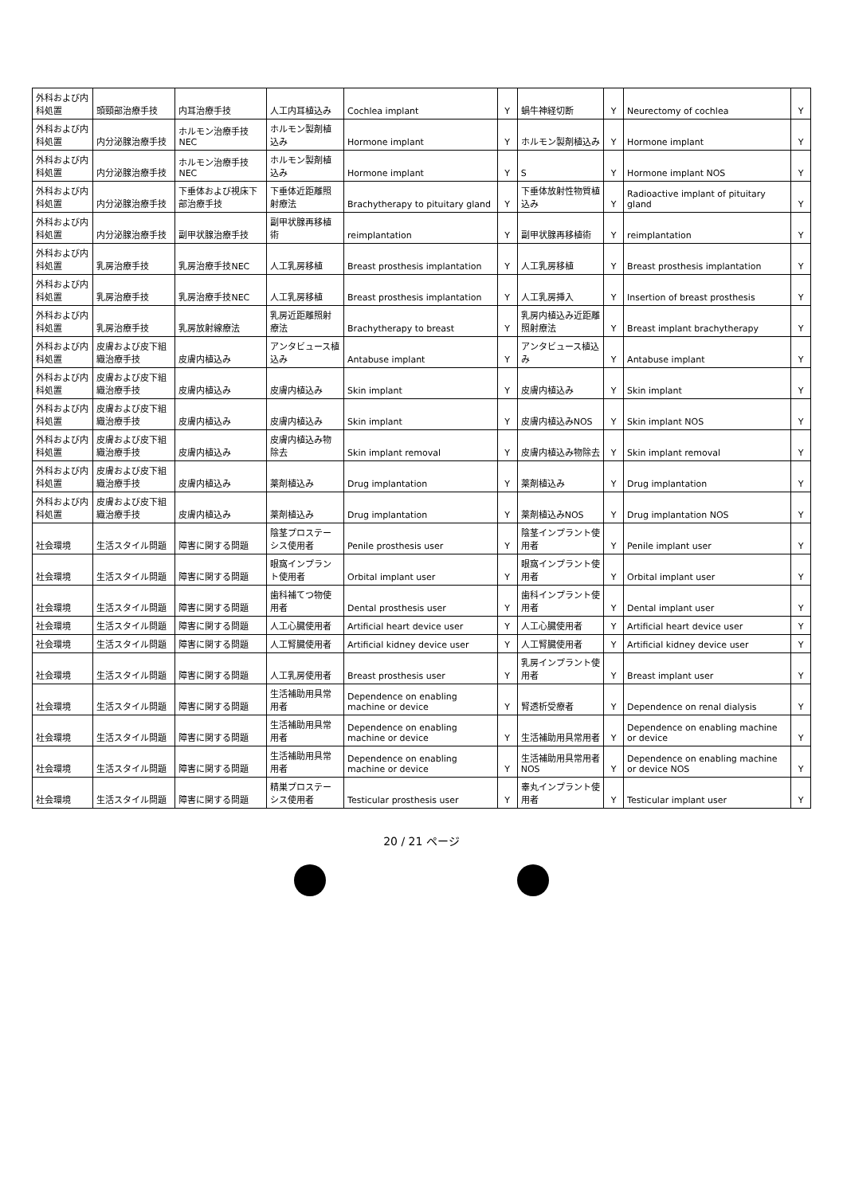| 外科および内科処置 | 頭頸部治療手技 | 内耳治療手技 | 人工内耳植込み | Cochlea implant | Y | 蝸牛神経切断 | Y | Neurectomy of cochlea | Y |
| 外科および内科処置 | 内分泌腺治療手技 | ホルモン治療手技NEC | ホルモン製剤植込み | Hormone implant | Y | ホルモン製剤植込み | Y | Hormone implant | Y |
| 外科および内科処置 | 内分泌腺治療手技 | ホルモン治療手技NEC | ホルモン製剤植込み | Hormone implant | Y | S | Y | Hormone implant NOS | Y |
| 外科および内科処置 | 内分泌腺治療手技 | 下垂体および視床下部治療手技 | 下垂体近距離照射療法 | Brachytherapy to pituitary gland | Y | 下垂体放射性物質植込み | Y | Radioactive implant of pituitary gland | Y |
| 外科および内科処置 | 内分泌腺治療手技 | 副甲状腺治療手技 | 副甲状腺再移植術 | reimplantation | Y | 副甲状腺再移植術 | Y | reimplantation | Y |
| 外科および内科処置 | 乳房治療手技 | 乳房治療手技NEC | 人工乳房移植 | Breast prosthesis implantation | Y | 人工乳房移植 | Y | Breast prosthesis implantation | Y |
| 外科および内科処置 | 乳房治療手技 | 乳房治療手技NEC | 人工乳房移植 | Breast prosthesis implantation | Y | 人工乳房挿入 | Y | Insertion of breast prosthesis | Y |
| 外科および内科処置 | 乳房治療手技 | 乳房放射線療法 | 乳房近距離照射療法 | Brachytherapy to breast | Y | 乳房内植込み近距離照射療法 | Y | Breast implant brachytherapy | Y |
| 外科および内科処置 | 皮膚および皮下組織治療手技 | 皮膚内植込み | アンタビュース植込み | Antabuse implant | Y | アンタビュース植込み | Y | Antabuse implant | Y |
| 外科および内科処置 | 皮膚および皮下組織治療手技 | 皮膚内植込み | 皮膚内植込み | Skin implant | Y | 皮膚内植込み | Y | Skin implant | Y |
| 外科および内科処置 | 皮膚および皮下組織治療手技 | 皮膚内植込み | 皮膚内植込み | Skin implant | Y | 皮膚内植込みNOS | Y | Skin implant NOS | Y |
| 外科および内科処置 | 皮膚および皮下組織治療手技 | 皮膚内植込み | 皮膚内植込み物除去 | Skin implant removal | Y | 皮膚内植込み物除去 | Y | Skin implant removal | Y |
| 外科および内科処置 | 皮膚および皮下組織治療手技 | 皮膚内植込み | 薬剤植込み | Drug implantation | Y | 薬剤植込み | Y | Drug implantation | Y |
| 外科および内科処置 | 皮膚および皮下組織治療手技 | 皮膚内植込み | 薬剤植込み | Drug implantation | Y | 薬剤植込みNOS | Y | Drug implantation NOS | Y |
| 社会環境 | 生活スタイル問題 | 障害に関する問題 | 陰茎プロステーシス使用者 | Penile prosthesis user | Y | 陰茎インプラント使用者 | Y | Penile implant user | Y |
| 社会環境 | 生活スタイル問題 | 障害に関する問題 | 眼窩インプラント使用者 | Orbital implant user | Y | 眼窩インプラント使用者 | Y | Orbital implant user | Y |
| 社会環境 | 生活スタイル問題 | 障害に関する問題 | 歯科補てつ物使用者 | Dental prosthesis user | Y | 歯科インプラント使用者 | Y | Dental implant user | Y |
| 社会環境 | 生活スタイル問題 | 障害に関する問題 | 人工心臓使用者 | Artificial heart device user | Y | 人工心臓使用者 | Y | Artificial heart device user | Y |
| 社会環境 | 生活スタイル問題 | 障害に関する問題 | 人工腎臓使用者 | Artificial kidney device user | Y | 人工腎臓使用者 | Y | Artificial kidney device user | Y |
| 社会環境 | 生活スタイル問題 | 障害に関する問題 | 人工乳房使用者 | Breast prosthesis user | Y | 乳房インプラント使用者 | Y | Breast implant user | Y |
| 社会環境 | 生活スタイル問題 | 障害に関する問題 | 生活補助用具常用者 | Dependence on enabling machine or device | Y | 腎透析受療者 | Y | Dependence on renal dialysis | Y |
| 社会環境 | 生活スタイル問題 | 障害に関する問題 | 生活補助用具常用者 | Dependence on enabling machine or device | Y | 生活補助用具常用者 | Y | Dependence on enabling machine or device | Y |
| 社会環境 | 生活スタイル問題 | 障害に関する問題 | 生活補助用具常用者 | Dependence on enabling machine or device | Y | 生活補助用具常用者NOS | Y | Dependence on enabling machine or device NOS | Y |
| 社会環境 | 生活スタイル問題 | 障害に関する問題 | 精巣プロステーシス使用者 | Testicular prosthesis user | Y | 睾丸インプラント使用者 | Y | Testicular implant user | Y |
20 / 21 ページ